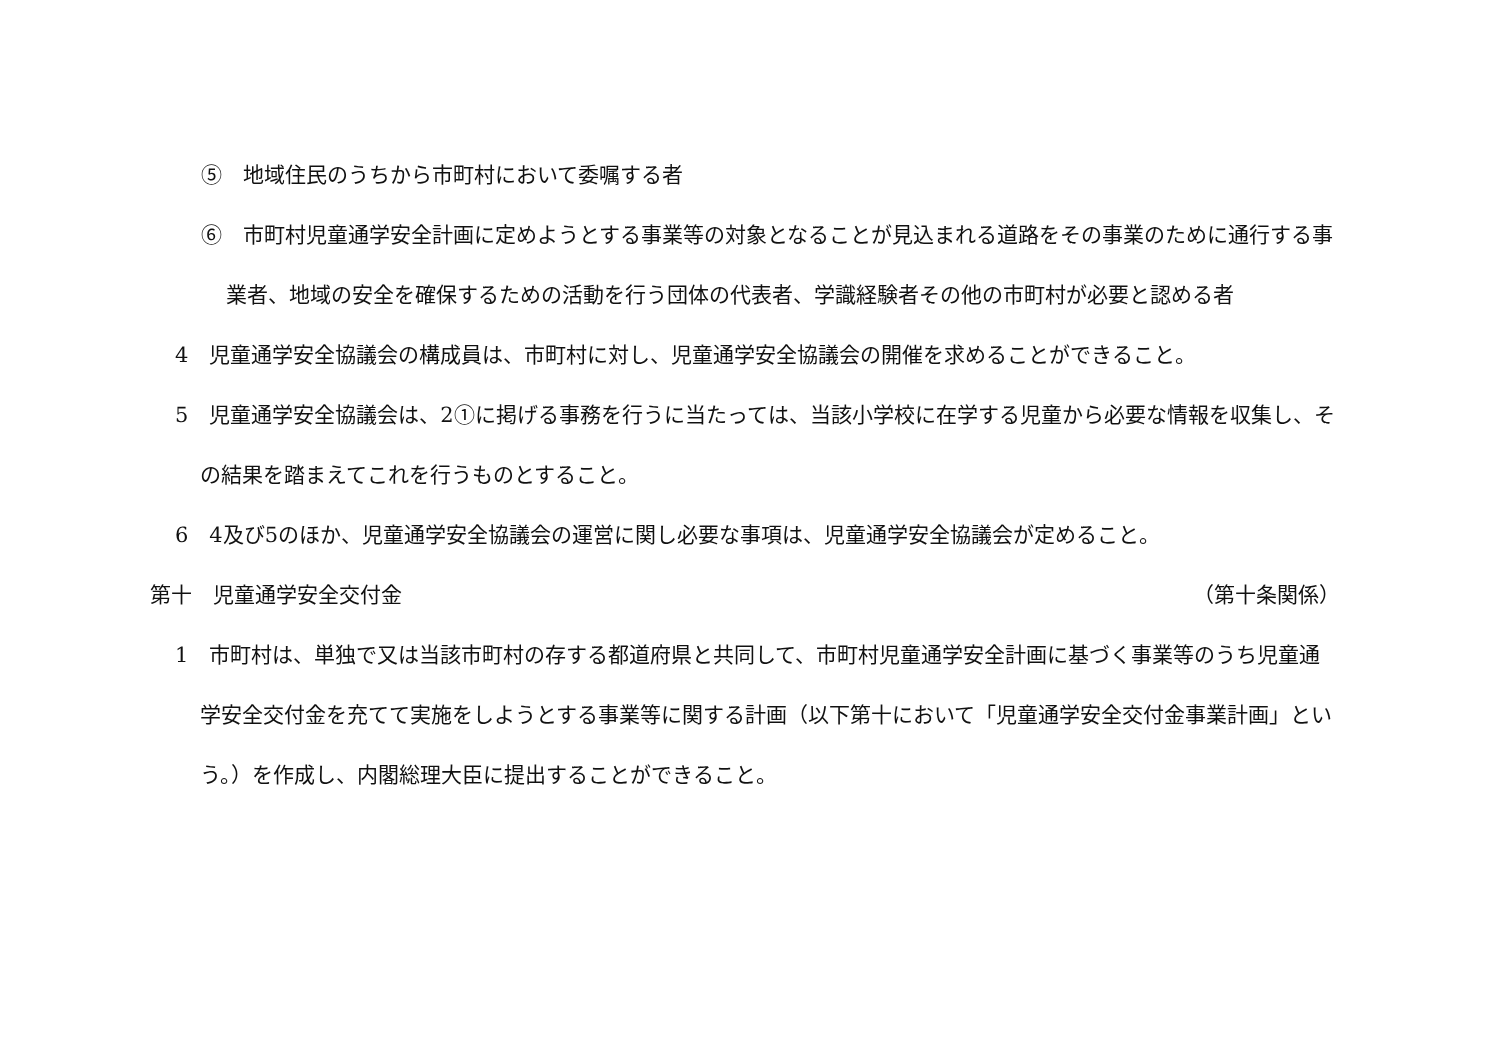⑤　地域住民のうちから市町村において委嘱する者
⑥　市町村児童通学安全計画に定めようとする事業等の対象となることが見込まれる道路をその事業のために通行する事業者、地域の安全を確保するための活動を行う団体の代表者、学識経験者その他の市町村が必要と認める者
4　児童通学安全協議会の構成員は、市町村に対し、児童通学安全協議会の開催を求めることができること。
5　児童通学安全協議会は、2①に掲げる事務を行うに当たっては、当該小学校に在学する児童から必要な情報を収集し、その結果を踏まえてこれを行うものとすること。
6　4及び5のほか、児童通学安全協議会の運営に関し必要な事項は、児童通学安全協議会が定めること。
第十　児童通学安全交付金 （第十条関係）
1　市町村は、単独で又は当該市町村の存する都道府県と共同して、市町村児童通学安全計画に基づく事業等のうち児童通学安全交付金を充てて実施をしようとする事業等に関する計画（以下第十において「児童通学安全交付金事業計画」という。）を作成し、内閣総理大臣に提出することができること。